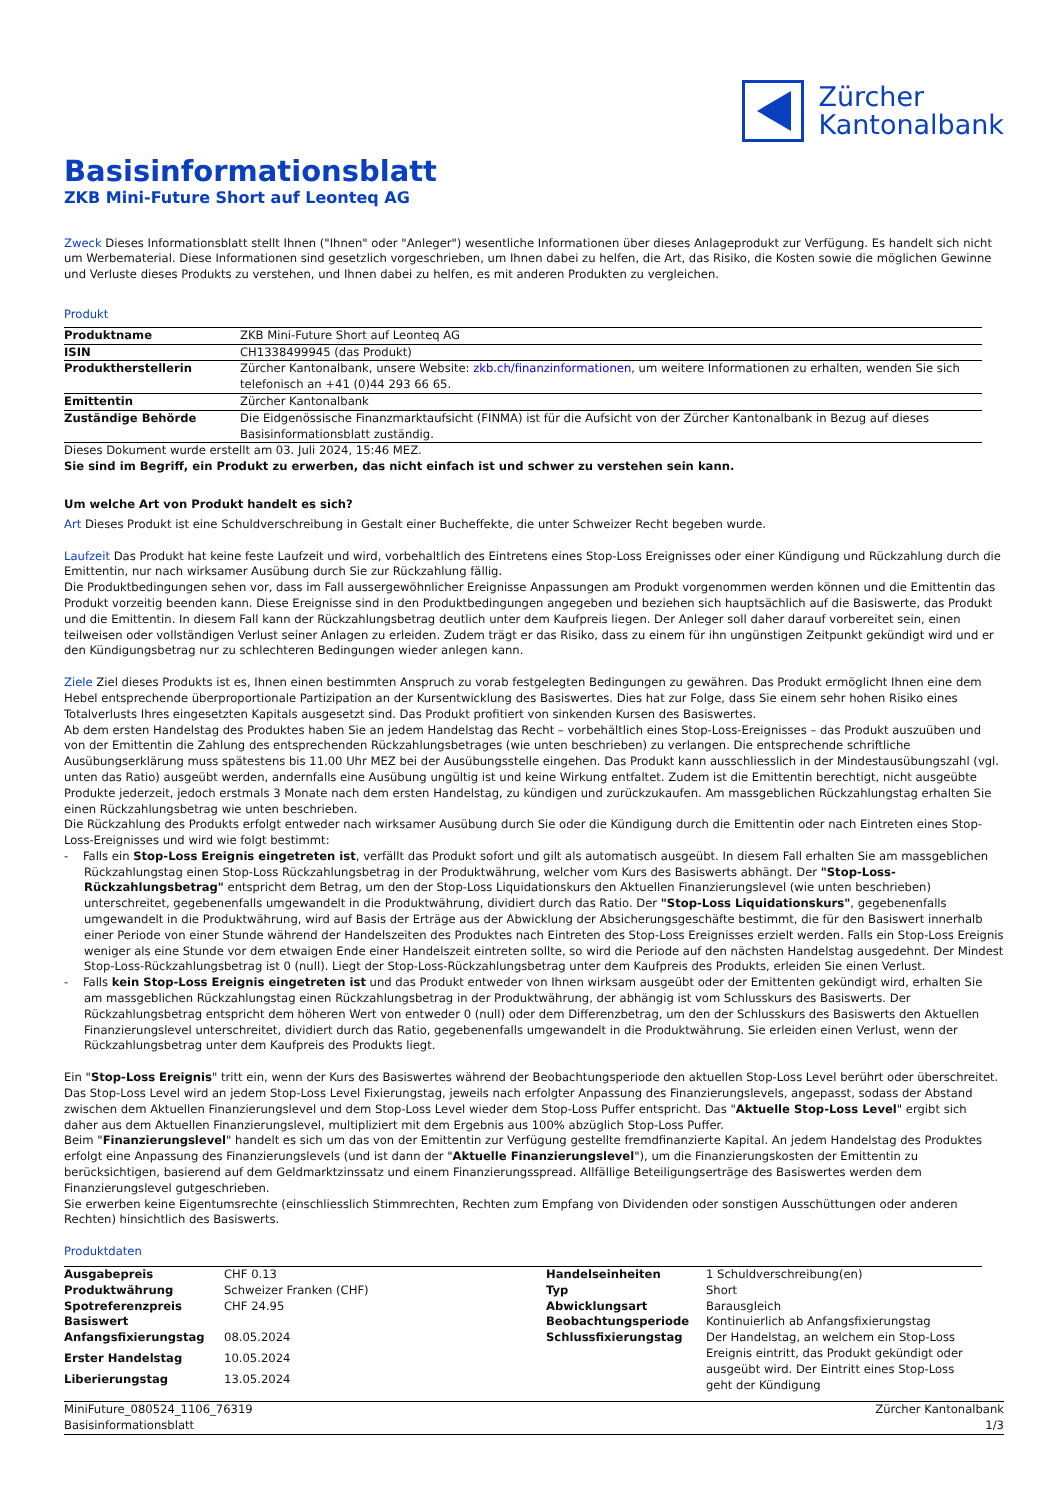Zürcher
Kantonalbank
Basisinformationsblatt
ZKB Mini-Future Short auf Leonteq AG
Zweck Dieses Informationsblatt stellt Ihnen ("Ihnen" oder "Anleger") wesentliche Informationen über dieses Anlageprodukt zur Verfügung. Es handelt sich nicht um Werbematerial. Diese Informationen sind gesetzlich vorgeschrieben, um Ihnen dabei zu helfen, die Art, das Risiko, die Kosten sowie die möglichen Gewinne und Verluste dieses Produkts zu verstehen, und Ihnen dabei zu helfen, es mit anderen Produkten zu vergleichen.
Produkt
| Produktname | ZKB Mini-Future Short auf Leonteq AG |
| ISIN | CH1338499945 (das Produkt) |
| Produktherstellerin | Zürcher Kantonalbank, unsere Website: zkb.ch/finanzinformationen , um weitere Informationen zu erhalten, wenden Sie sich telefonisch an +41 (0)44 293 66 65. |
| Emittentin | Zürcher Kantonalbank |
| Zuständige Behörde | Die Eidgenössische Finanzmarktaufsicht (FINMA) ist für die Aufsicht von der Zürcher Kantonalbank in Bezug auf dieses Basisinformationsblatt zuständig. |
Dieses Dokument wurde erstellt am 03. Juli 2024, 15:46 MEZ.
Sie sind im Begriff, ein Produkt zu erwerben, das nicht einfach ist und schwer zu verstehen sein kann.
Um welche Art von Produkt handelt es sich?
Art Dieses Produkt ist eine Schuldverschreibung in Gestalt einer Bucheffekte, die unter Schweizer Recht begeben wurde.
Laufzeit Das Produkt hat keine feste Laufzeit und wird, vorbehaltlich des Eintretens eines Stop-Loss Ereignisses oder einer Kündigung und Rückzahlung durch die Emittentin, nur nach wirksamer Ausübung durch Sie zur Rückzahlung fällig.
Die Produktbedingungen sehen vor, dass im Fall aussergewöhnlicher Ereignisse Anpassungen am Produkt vorgenommen werden können und die Emittentin das Produkt vorzeitig beenden kann. Diese Ereignisse sind in den Produktbedingungen angegeben und beziehen sich hauptsächlich auf die Basiswerte, das Produkt und die Emittentin. In diesem Fall kann der Rückzahlungsbetrag deutlich unter dem Kaufpreis liegen. Der Anleger soll daher darauf vorbereitet sein, einen teilweisen oder vollständigen Verlust seiner Anlagen zu erleiden. Zudem trägt er das Risiko, dass zu einem für ihn ungünstigen Zeitpunkt gekündigt wird und er den Kündigungsbetrag nur zu schlechteren Bedingungen wieder anlegen kann.
Ziele Ziel dieses Produkts ist es, Ihnen einen bestimmten Anspruch zu vorab festgelegten Bedingungen zu gewähren. Das Produkt ermöglicht Ihnen eine dem Hebel entsprechende überproportionale Partizipation an der Kursentwicklung des Basiswertes. Dies hat zur Folge, dass Sie einem sehr hohen Risiko eines Totalverlusts Ihres eingesetzten Kapitals ausgesetzt sind. Das Produkt profitiert von sinkenden Kursen des Basiswertes.
Ab dem ersten Handelstag des Produktes haben Sie an jedem Handelstag das Recht – vorbehältlich eines Stop-Loss-Ereignisses – das Produkt auszuüben und von der Emittentin die Zahlung des entsprechenden Rückzahlungsbetrages (wie unten beschrieben) zu verlangen. Die entsprechende schriftliche Ausübungserklärung muss spätestens bis 11.00 Uhr MEZ bei der Ausübungsstelle eingehen. Das Produkt kann ausschliesslich in der Mindestausübungszahl (vgl. unten das Ratio) ausgeübt werden, andernfalls eine Ausübung ungültig ist und keine Wirkung entfaltet. Zudem ist die Emittentin berechtigt, nicht ausgeübte Produkte jederzeit, jedoch erstmals 3 Monate nach dem ersten Handelstag, zu kündigen und zurückzukaufen. Am massgeblichen Rückzahlungstag erhalten Sie einen Rückzahlungsbetrag wie unten beschrieben.
Die Rückzahlung des Produkts erfolgt entweder nach wirksamer Ausübung durch Sie oder die Kündigung durch die Emittentin oder nach Eintreten eines Stop-Loss-Ereignisses und wird wie folgt bestimmt:
- Falls ein Stop-Loss Ereignis eingetreten ist, verfällt das Produkt sofort und gilt als automatisch ausgeübt. In diesem Fall erhalten Sie am massgeblichen Rückzahlungstag einen Stop-Loss Rückzahlungsbetrag in der Produktwährung, welcher vom Kurs des Basiswerts abhängt. Der "Stop-Loss-Rückzahlungsbetrag" entspricht dem Betrag, um den der Stop-Loss Liquidationskurs den Aktuellen Finanzierungslevel (wie unten beschrieben) unterschreitet, gegebenenfalls umgewandelt in die Produktwährung, dividiert durch das Ratio. Der "Stop-Loss Liquidationskurs", gegebenenfalls umgewandelt in die Produktwährung, wird auf Basis der Erträge aus der Abwicklung der Absicherungsgeschäfte bestimmt, die für den Basiswert innerhalb einer Periode von einer Stunde während der Handelszeiten des Produktes nach Eintreten des Stop-Loss Ereignisses erzielt werden. Falls ein Stop-Loss Ereignis weniger als eine Stunde vor dem etwaigen Ende einer Handelszeit eintreten sollte, so wird die Periode auf den nächsten Handelstag ausgedehnt. Der Mindest Stop-Loss-Rückzahlungsbetrag ist 0 (null). Liegt der Stop-Loss-Rückzahlungsbetrag unter dem Kaufpreis des Produkts, erleiden Sie einen Verlust.
- Falls kein Stop-Loss Ereignis eingetreten ist und das Produkt entweder von Ihnen wirksam ausgeübt oder der Emittenten gekündigt wird, erhalten Sie am massgeblichen Rückzahlungstag einen Rückzahlungsbetrag in der Produktwährung, der abhängig ist vom Schlusskurs des Basiswerts. Der Rückzahlungsbetrag entspricht dem höheren Wert von entweder 0 (null) oder dem Differenzbetrag, um den der Schlusskurs des Basiswerts den Aktuellen Finanzierungslevel unterschreitet, dividiert durch das Ratio, gegebenenfalls umgewandelt in die Produktwährung. Sie erleiden einen Verlust, wenn der Rückzahlungsbetrag unter dem Kaufpreis des Produkts liegt.
Ein "Stop-Loss Ereignis" tritt ein, wenn der Kurs des Basiswertes während der Beobachtungsperiode den aktuellen Stop-Loss Level berührt oder überschreitet. Das Stop-Loss Level wird an jedem Stop-Loss Level Fixierungstag, jeweils nach erfolgter Anpassung des Finanzierungslevels, angepasst, sodass der Abstand zwischen dem Aktuellen Finanzierungslevel und dem Stop-Loss Level wieder dem Stop-Loss Puffer entspricht. Das "Aktuelle Stop-Loss Level" ergibt sich daher aus dem Aktuellen Finanzierungslevel, multipliziert mit dem Ergebnis aus 100% abzüglich Stop-Loss Puffer.
Beim "Finanzierungslevel" handelt es sich um das von der Emittentin zur Verfügung gestellte fremdfinanzierte Kapital. An jedem Handelstag des Produktes erfolgt eine Anpassung des Finanzierungslevels (und ist dann der "Aktuelle Finanzierungslevel"), um die Finanzierungskosten der Emittentin zu berücksichtigen, basierend auf dem Geldmarktzinssatz und einem Finanzierungsspread. Allfällige Beteiligungserträge des Basiswertes werden dem Finanzierungslevel gutgeschrieben.
Sie erwerben keine Eigentumsrechte (einschliesslich Stimmrechten, Rechten zum Empfang von Dividenden oder sonstigen Ausschüttungen oder anderen Rechten) hinsichtlich des Basiswerts.
Produktdaten
| Ausgabepreis | CHF 0.13 | Handelseinheiten | 1 Schuldverschreibung(en) |
| Produktwährung | Schweizer Franken (CHF) | Typ | Short |
| Spotreferenzpreis | CHF 24.95 | Abwicklungsart | Barausgleich |
| Basiswert | | Beobachtungsperiode | Kontinuierlich ab Anfangsfixierungstag |
| Anfangsfixierungstag | 08.05.2024 | Schlussfixierungstag | Der Handelstag, an welchem ein Stop-Loss Ereignis eintritt, das Produkt gekündigt oder ausgeübt wird. Der Eintritt eines Stop-Loss geht der Kündigung |
| Erster Handelstag | 10.05.2024 | | |
| Liberierungstag | 13.05.2024 | | |
MiniFuture_080524_1106_76319
Basisinformationsblatt
Zürcher Kantonalbank
1/3